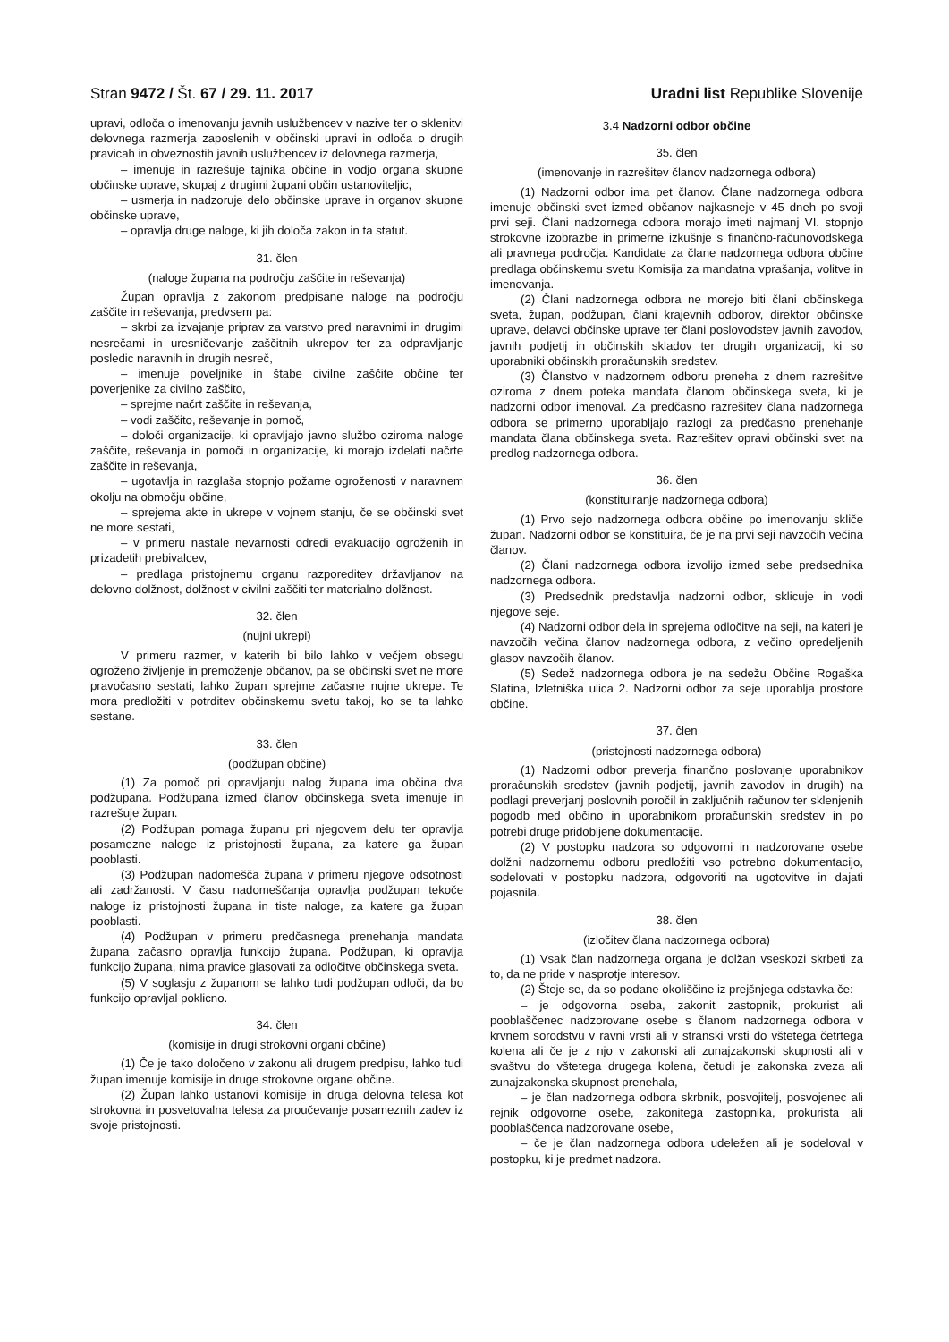Stran 9472 / Št. 67 / 29. 11. 2017 Uradni list Republike Slovenije
upravi, odloča o imenovanju javnih uslužbencev v nazive ter o sklenitvi delovnega razmerja zaposlenih v občinski upravi in odloča o drugih pravicah in obveznostih javnih uslužbencev iz delovnega razmerja,
– imenuje in razrešuje tajnika občine in vodjo organa skupne občinske uprave, skupaj z drugimi župani občin ustanoviteljic,
– usmerja in nadzoruje delo občinske uprave in organov skupne občinske uprave,
– opravlja druge naloge, ki jih določa zakon in ta statut.
31. člen
(naloge župana na področju zaščite in reševanja)
Župan opravlja z zakonom predpisane naloge na področju zaščite in reševanja, predvsem pa:
– skrbi za izvajanje priprav za varstvo pred naravnimi in drugimi nesrečami in uresničevanje zaščitnih ukrepov ter za odpravljanje posledic naravnih in drugih nesreč,
– imenuje poveljnike in štabe civilne zaščite občine ter poverjenike za civilno zaščito,
– sprejme načrt zaščite in reševanja,
– vodi zaščito, reševanje in pomoč,
– določi organizacije, ki opravljajo javno službo oziroma naloge zaščite, reševanja in pomoči in organizacije, ki morajo izdelati načrte zaščite in reševanja,
– ugotavlja in razglaša stopnjo požarne ogroženosti v naravnem okolju na območju občine,
– sprejema akte in ukrepe v vojnem stanju, če se občinski svet ne more sestati,
– v primeru nastale nevarnosti odredi evakuacijo ogroženih in prizadetih prebivalcev,
– predlaga pristojnemu organu razporeditev državljanov na delovno dolžnost, dolžnost v civilni zaščiti ter materialno dolžnost.
32. člen
(nujni ukrepi)
V primeru razmer, v katerih bi bilo lahko v večjem obsegu ogroženo življenje in premoženje občanov, pa se občinski svet ne more pravočasno sestati, lahko župan sprejme začasne nujne ukrepe. Te mora predložiti v potrditev občinskemu svetu takoj, ko se ta lahko sestane.
33. člen
(podžupan občine)
(1) Za pomoč pri opravljanju nalog župana ima občina dva podžupana. Podžupana izmed članov občinskega sveta imenuje in razrešuje župan.
(2) Podžupan pomaga županu pri njegovem delu ter opravlja posamezne naloge iz pristojnosti župana, za katere ga župan pooblasti.
(3) Podžupan nadomešča župana v primeru njegove odsotnosti ali zadržanosti. V času nadomeščanja opravlja podžupan tekoče naloge iz pristojnosti župana in tiste naloge, za katere ga župan pooblasti.
(4) Podžupan v primeru predčasnega prenehanja mandata župana začasno opravlja funkcijo župana. Podžupan, ki opravlja funkcijo župana, nima pravice glasovati za odločitve občinskega sveta.
(5) V soglasju z županom se lahko tudi podžupan odloči, da bo funkcijo opravljal poklicno.
34. člen
(komisije in drugi strokovni organi občine)
(1) Če je tako določeno v zakonu ali drugem predpisu, lahko tudi župan imenuje komisije in druge strokovne organe občine.
(2) Župan lahko ustanovi komisije in druga delovna telesa kot strokovna in posvetovalna telesa za proučevanje posameznih zadev iz svoje pristojnosti.
3.4 Nadzorni odbor občine
35. člen
(imenovanje in razrešitev članov nadzornega odbora)
(1) Nadzorni odbor ima pet članov. Člane nadzornega odbora imenuje občinski svet izmed občanov najkasneje v 45 dneh po svoji prvi seji. Člani nadzornega odbora morajo imeti najmanj VI. stopnjo strokovne izobrazbe in primerne izkušnje s finančno-računovodskega ali pravnega področja. Kandidate za člane nadzornega odbora občine predlaga občinskemu svetu Komisija za mandatna vprašanja, volitve in imenovanja.
(2) Člani nadzornega odbora ne morejo biti člani občinskega sveta, župan, podžupan, člani krajevnih odborov, direktor občinske uprave, delavci občinske uprave ter člani poslovodstev javnih zavodov, javnih podjetij in občinskih skladov ter drugih organizacij, ki so uporabniki občinskih proračunskih sredstev.
(3) Članstvo v nadzornem odboru preneha z dnem razrešitve oziroma z dnem poteka mandata članom občinskega sveta, ki je nadzorni odbor imenoval. Za predčasno razrešitev člana nadzornega odbora se primerno uporabljajo razlogi za predčasno prenehanje mandata člana občinskega sveta. Razrešitev opravi občinski svet na predlog nadzornega odbora.
36. člen
(konstituiranje nadzornega odbora)
(1) Prvo sejo nadzornega odbora občine po imenovanju skliče župan. Nadzorni odbor se konstituira, če je na prvi seji navzočih večina članov.
(2) Člani nadzornega odbora izvolijo izmed sebe predsednika nadzornega odbora.
(3) Predsednik predstavlja nadzorni odbor, sklicuje in vodi njegove seje.
(4) Nadzorni odbor dela in sprejema odločitve na seji, na kateri je navzočih večina članov nadzornega odbora, z večino opredeljenih glasov navzočih članov.
(5) Sedež nadzornega odbora je na sedežu Občine Rogaška Slatina, Izletniška ulica 2. Nadzorni odbor za seje uporablja prostore občine.
37. člen
(pristojnosti nadzornega odbora)
(1) Nadzorni odbor preverja finančno poslovanje uporabnikov proračunskih sredstev (javnih podjetij, javnih zavodov in drugih) na podlagi preverjanj poslovnih poročil in zaključnih računov ter sklenjenih pogodb med občino in uporabnikom proračunskih sredstev in po potrebi druge pridobljene dokumentacije.
(2) V postopku nadzora so odgovorni in nadzorovane osebe dolžni nadzornemu odboru predložiti vso potrebno dokumentacijo, sodelovati v postopku nadzora, odgovoriti na ugotovitve in dajati pojasnila.
38. člen
(izločitev člana nadzornega odbora)
(1) Vsak član nadzornega organa je dolžan vseskozi skrbeti za to, da ne pride v nasprotje interesov.
(2) Šteje se, da so podane okoliščine iz prejšnjega odstavka če:
– je odgovorna oseba, zakonit zastopnik, prokurist ali pooblaščenec nadzorovane osebe s članom nadzornega odbora v krvnem sorodstvu v ravni vrsti ali v stranski vrsti do vštetega četrtega kolena ali če je z njo v zakonski ali zunajzakonski skupnosti ali v svaštvu do vštetega drugega kolena, četudi je zakonska zveza ali zunajzakonska skupnost prenehala,
– je član nadzornega odbora skrbnik, posvojitelj, posvojenec ali rejnik odgovorne osebe, zakonitega zastopnika, prokurista ali pooblaščenca nadzorovane osebe,
– če je član nadzornega odbora udeležen ali je sodeloval v postopku, ki je predmet nadzora.